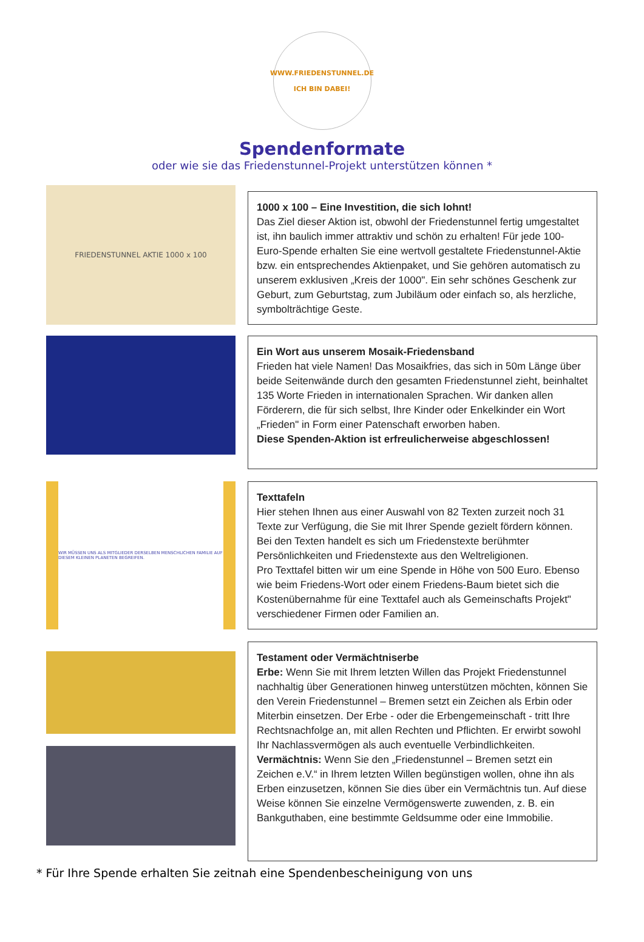WWW.FRIEDENSTUNNEL.DE
ICH BIN DABEI!
Spendenformate
oder wie sie das Friedenstunnel-Projekt unterstützen können *
FRIEDENSTUNNEL AKTIE 1000 x 100
1000 x 100 – Eine Investition, die sich lohnt!
Das Ziel dieser Aktion ist, obwohl der Friedenstunnel fertig umgestaltet ist, ihn baulich immer attraktiv und schön zu erhalten! Für jede 100-Euro-Spende erhalten Sie eine wertvoll gestaltete Friedenstunnel-Aktie bzw. ein entsprechendes Aktienpaket, und Sie gehören automatisch zu unserem exklusiven „Kreis der 1000". Ein sehr schönes Geschenk zur Geburt, zum Geburtstag, zum Jubiläum oder einfach so, als herzliche, symbolträchtige Geste.
Ein Wort aus unserem Mosaik-Friedensband
Frieden hat viele Namen! Das Mosaikfries, das sich in 50m Länge über beide Seitenwände durch den gesamten Friedenstunnel zieht, beinhaltet 135 Worte Frieden in internationalen Sprachen. Wir danken allen Förderern, die für sich selbst, Ihre Kinder oder Enkelkinder ein Wort „Frieden" in Form einer Patenschaft erworben haben.
Diese Spenden-Aktion ist erfreulicherweise abgeschlossen!
WIR MÜSSEN UNS ALS MITGLIEDER DERSELBEN MENSCHLICHEN FAMILIE AUF DIESEM KLEINEN PLANETEN BEGREIFEN.
Texttafeln
Hier stehen Ihnen aus einer Auswahl von 82 Texten zurzeit noch 31 Texte zur Verfügung, die Sie mit Ihrer Spende gezielt fördern können. Bei den Texten handelt es sich um Friedenstexte berühmter Persönlichkeiten und Friedenstexte aus den Weltreligionen.
Pro Texttafel bitten wir um eine Spende in Höhe von 500 Euro. Ebenso wie beim Friedens-Wort oder einem Friedens-Baum bietet sich die Kostenübernahme für eine Texttafel auch als Gemeinschafts Projekt" verschiedener Firmen oder Familien an.
Testament oder Vermächtniserbe
Erbe: Wenn Sie mit Ihrem letzten Willen das Projekt Friedenstunnel nachhaltig über Generationen hinweg unterstützen möchten, können Sie den Verein Friedenstunnel – Bremen setzt ein Zeichen als Erbin oder Miterbin einsetzen. Der Erbe - oder die Erbengemeinschaft - tritt Ihre Rechtsnachfolge an, mit allen Rechten und Pflichten. Er erwirbt sowohl Ihr Nachlassvermögen als auch eventuelle Verbindlichkeiten.
Vermächtnis: Wenn Sie den „Friedenstunnel – Bremen setzt ein Zeichen e.V.“ in Ihrem letzten Willen begünstigen wollen, ohne ihn als Erben einzusetzen, können Sie dies über ein Vermächtnis tun. Auf diese Weise können Sie einzelne Vermögenswerte zuwenden, z. B. ein Bankguthaben, eine bestimmte Geldsumme oder eine Immobilie.
* Für Ihre Spende erhalten Sie zeitnah eine Spendenbescheinigung von uns